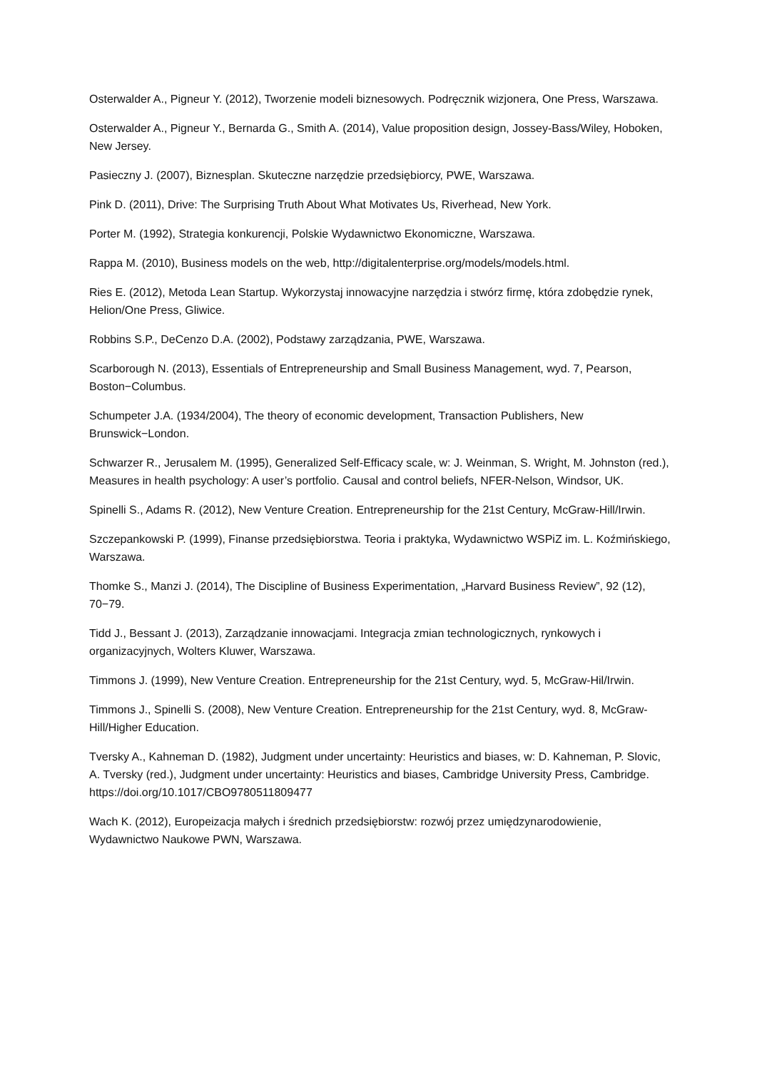Osterwalder A., Pigneur Y. (2012), Tworzenie modeli biznesowych. Podręcznik wizjonera, One Press, Warszawa.
Osterwalder A., Pigneur Y., Bernarda G., Smith A. (2014), Value proposition design, Jossey-Bass/Wiley, Hoboken, New Jersey.
Pasieczny J. (2007), Biznesplan. Skuteczne narzędzie przedsiębiorcy, PWE, Warszawa.
Pink D. (2011), Drive: The Surprising Truth About What Motivates Us, Riverhead, New York.
Porter M. (1992), Strategia konkurencji, Polskie Wydawnictwo Ekonomiczne, Warszawa.
Rappa M. (2010), Business models on the web, http://digitalenterprise.org/models/models.html.
Ries E. (2012), Metoda Lean Startup. Wykorzystaj innowacyjne narzędzia i stwórz firmę, która zdobędzie rynek, Helion/One Press, Gliwice.
Robbins S.P., DeCenzo D.A. (2002), Podstawy zarządzania, PWE, Warszawa.
Scarborough N. (2013), Essentials of Entrepreneurship and Small Business Management, wyd. 7, Pearson, Boston−Columbus.
Schumpeter J.A. (1934/2004), The theory of economic development, Transaction Publishers, New Brunswick−London.
Schwarzer R., Jerusalem M. (1995), Generalized Self-Efficacy scale, w: J. Weinman, S. Wright, M. Johnston (red.), Measures in health psychology: A user’s portfolio. Causal and control beliefs, NFER-Nelson, Windsor, UK.
Spinelli S., Adams R. (2012), New Venture Creation. Entrepreneurship for the 21st Century, McGraw-Hill/Irwin.
Szczepankowski P. (1999), Finanse przedsiębiorstwa. Teoria i praktyka, Wydawnictwo WSPiZ im. L. Koźmińskiego, Warszawa.
Thomke S., Manzi J. (2014), The Discipline of Business Experimentation, „Harvard Business Review”, 92 (12), 70−79.
Tidd J., Bessant J. (2013), Zarządzanie innowacjami. Integracja zmian technologicznych, rynkowych i organizacyjnych, Wolters Kluwer, Warszawa.
Timmons J. (1999), New Venture Creation. Entrepreneurship for the 21st Century, wyd. 5, McGraw-Hil/Irwin.
Timmons J., Spinelli S. (2008), New Venture Creation. Entrepreneurship for the 21st Century, wyd. 8, McGraw-Hill/Higher Education.
Tversky A., Kahneman D. (1982), Judgment under uncertainty: Heuristics and biases, w: D. Kahneman, P. Slovic, A. Tversky (red.), Judgment under uncertainty: Heuristics and biases, Cambridge University Press, Cambridge. https://doi.org/10.1017/CBO9780511809477
Wach K. (2012), Europeizacja małych i średnich przedsiębiorstw: rozwój przez umiędzynarodowienie, Wydawnictwo Naukowe PWN, Warszawa.